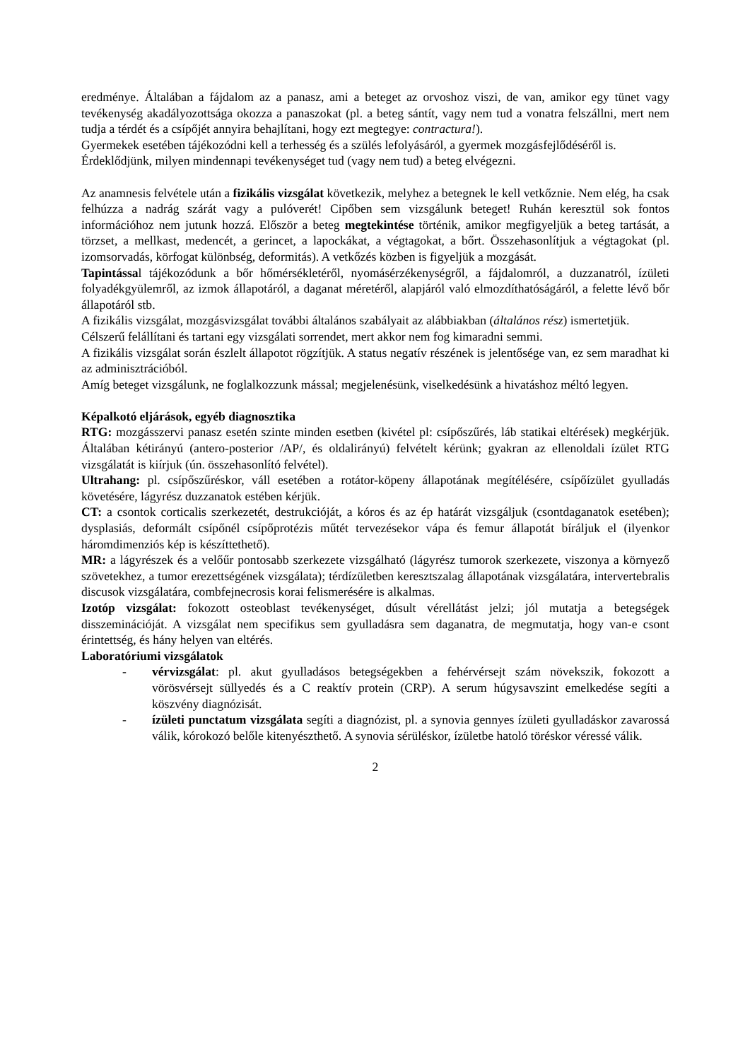eredménye. Általában a fájdalom az a panasz, ami a beteget az orvoshoz viszi, de van, amikor egy tünet vagy tevékenység akadályozottsága okozza a panaszokat (pl. a beteg sántít, vagy nem tud a vonatra felszállni, mert nem tudja a térdét és a csípőjét annyira behajlítani, hogy ezt megtegye: contractura!).
Gyermekek esetében tájékozódni kell a terhesség és a szülés lefolyásáról, a gyermek mozgásfejlődéséről is.
Érdeklődjünk, milyen mindennapi tevékenységet tud (vagy nem tud) a beteg elvégezni.
Az anamnesis felvétele után a fizikális vizsgálat következik, melyhez a betegnek le kell vetkőznie. Nem elég, ha csak felhúzza a nadrág szárát vagy a pulóverét! Cipőben sem vizsgálunk beteget! Ruhán keresztül sok fontos információhoz nem jutunk hozzá. Először a beteg megtekintése történik, amikor megfigyeljük a beteg tartását, a törzset, a mellkast, medencét, a gerincet, a lapockákat, a végtagokat, a bőrt. Összehasonlítjuk a végtagokat (pl. izomsorvadás, körfogat különbség, deformitás). A vetkőzés közben is figyeljük a mozgását.
Tapintással tájékozódunk a bőr hőmérsékletéről, nyomásérzékenységről, a fájdalomról, a duzzanatról, ízületi folyadékgyülemről, az izmok állapotáról, a daganat méretéről, alapjáról való elmozdíthatóságáról, a felette lévő bőr állapotáról stb.
A fizikális vizsgálat, mozgásvizsgálat további általános szabályait az alábbiakban (általános rész) ismertetjük.
Célszerű felállítani és tartani egy vizsgálati sorrendet, mert akkor nem fog kimaradni semmi.
A fizikális vizsgálat során észlelt állapotot rögzítjük. A status negatív részének is jelentősége van, ez sem maradhat ki az adminisztrációból.
Amíg beteget vizsgálunk, ne foglalkozzunk mással; megjelenésünk, viselkedésünk a hivatáshoz méltó legyen.
Képalkotó eljárások, egyéb diagnosztika
RTG: mozgásszervi panasz esetén szinte minden esetben (kivétel pl: csípőszűrés, láb statikai eltérések) megkérjük. Általában kétirányú (antero-posterior /AP/, és oldalirányú) felvételt kérünk; gyakran az ellenoldali ízület RTG vizsgálatát is kiírjuk (ún. összehasonlító felvétel).
Ultrahang: pl. csípőszűréskor, váll esetében a rotátor-köpeny állapotának megítélésére, csípőízület gyulladás követésére, lágyrész duzzanatok estében kérjük.
CT: a csontok corticalis szerkezetét, destrukcióját, a kóros és az ép határát vizsgáljuk (csontdaganatok esetében); dysplasiás, deformált csípőnél csípőprotézis műtét tervezésekor vápa és femur állapotát bíráljuk el (ilyenkor háromdimenziós kép is készíttethető).
MR: a lágyrészek és a velőűr pontosabb szerkezete vizsgálható (lágyrész tumorok szerkezete, viszonya a környező szövetekhez, a tumor erezettségének vizsgálata); térdízületben keresztszalag állapotának vizsgálatára, intervertebralis discusok vizsgálatára, combfejnecrosis korai felismerésére is alkalmas.
Izotóp vizsgálat: fokozott osteoblast tevékenységet, dúsult vérellátást jelzi; jól mutatja a betegségek disszeminációját. A vizsgálat nem specifikus sem gyulladásra sem daganatra, de megmutatja, hogy van-e csont érintettség, és hány helyen van eltérés.
Laboratóriumi vizsgálatok
- vérvizsgálat: pl. akut gyulladásos betegségekben a fehérvérsejt szám növekszik, fokozott a vörösvérsejt süllyedés és a C reaktív protein (CRP). A serum húgysavszint emelkedése segíti a köszvény diagnózisát.
- ízületi punctatum vizsgálata segíti a diagnózist, pl. a synovia gennyes ízületi gyulladáskor zavarossá válik, kórokozó belőle kitenyészthető. A synovia sérüléskor, ízületbe hatoló töréskor véressé válik.
2